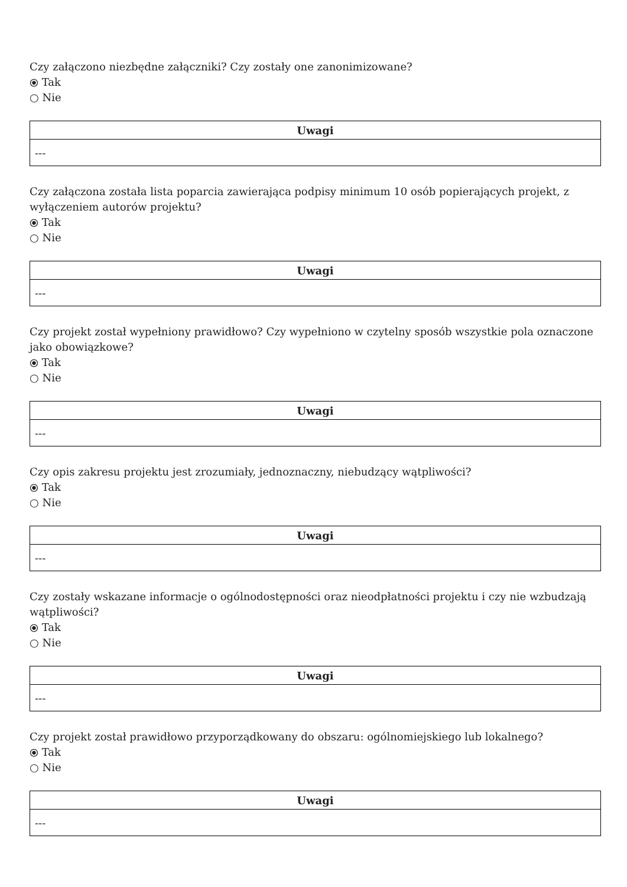Czy załączono niezbędne załączniki? Czy zostały one zanonimizowane?
⦿ Tak
○ Nie
| Uwagi |
| --- |
| --- |
Czy załączona została lista poparcia zawierająca podpisy minimum 10 osób popierających projekt, z wyłączeniem autorów projektu?
⦿ Tak
○ Nie
| Uwagi |
| --- |
| --- |
Czy projekt został wypełniony prawidłowo? Czy wypełniono w czytelny sposób wszystkie pola oznaczone jako obowiązkowe?
⦿ Tak
○ Nie
| Uwagi |
| --- |
| --- |
Czy opis zakresu projektu jest zrozumiały, jednoznaczny, niebudzący wątpliwości?
⦿ Tak
○ Nie
| Uwagi |
| --- |
| --- |
Czy zostały wskazane informacje o ogólnodostępności oraz nieodpłatności projektu i czy nie wzbudzają wątpliwości?
⦿ Tak
○ Nie
| Uwagi |
| --- |
| --- |
Czy projekt został prawidłowo przyporządkowany do obszaru: ogólnomiejskiego lub lokalnego?
⦿ Tak
○ Nie
| Uwagi |
| --- |
| --- |